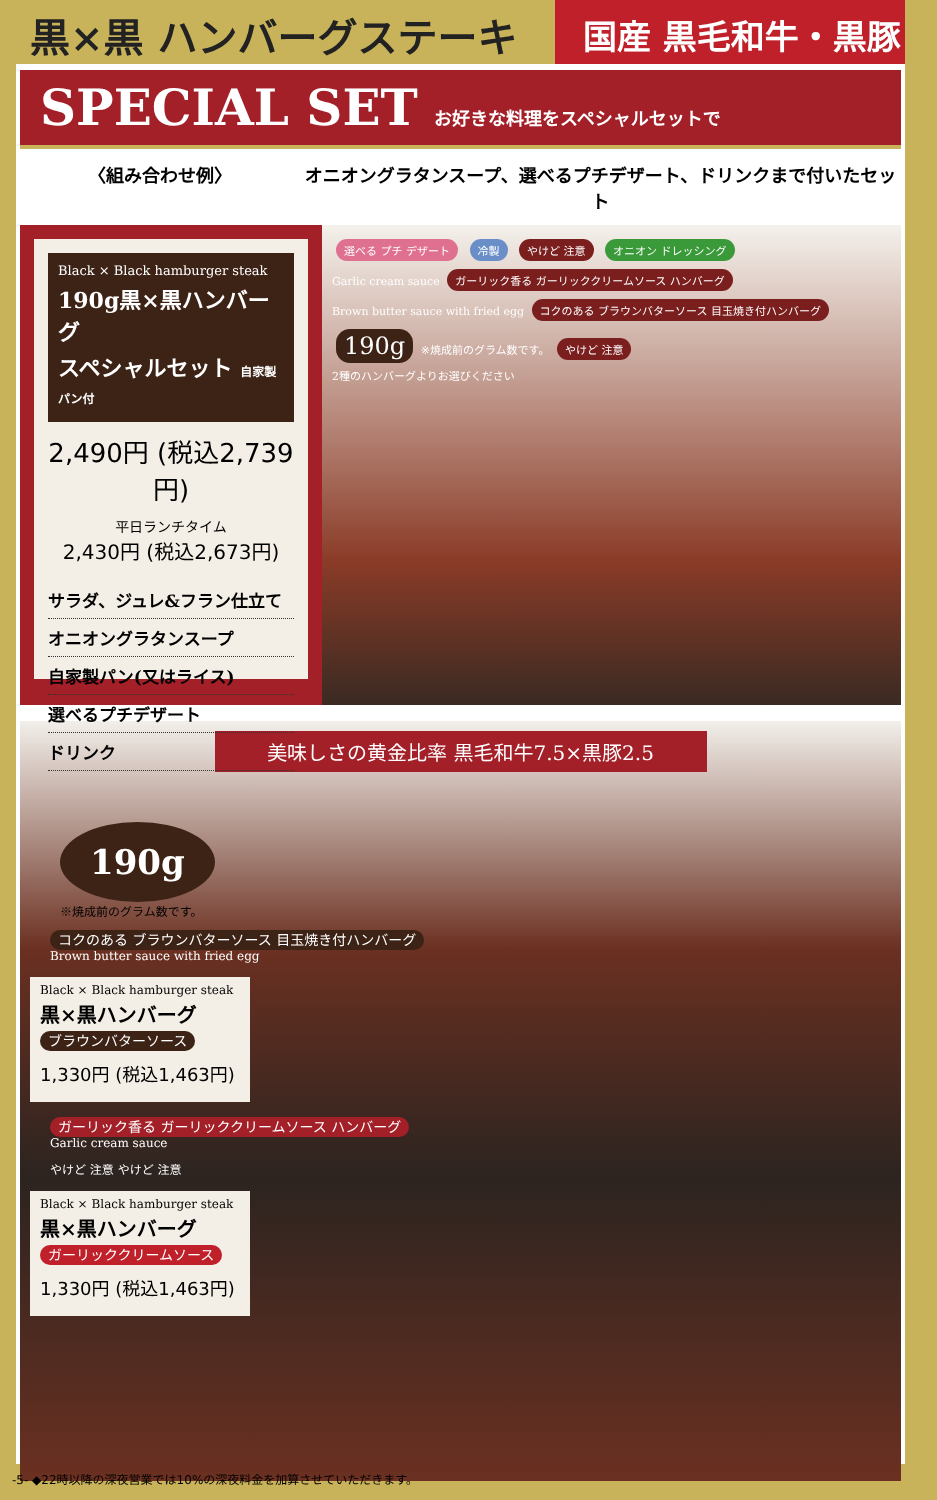黒×黒 ハンバーグステーキ
国産 黒毛和牛・黒豚
SPECIAL SET お好きな料理をスペシャルセットで
〈組み合わせ例〉 オニオングラタンスープ、選べるプチデザート、ドリンクまで付いたセット
Black × Black hamburger steak
190g黒×黒ハンバーグ
スペシャルセット 自家製パン付
2,490円 (税込2,739円)
平日ランチタイム
2,430円 (税込2,673円)
サラダ、ジュレ&フラン仕立て
オニオングラタンスープ
自家製パン(又はライス)
選べるプチデザート
ドリンク
選べる プチ デザート 冷製 やけど 注意 オニオン ドレッシング
Garlic cream sauce ガーリック香る ガーリッククリームソース ハンバーグ
Brown butter sauce with fried egg コクのある ブラウンバターソース 目玉焼き付ハンバーグ
190g ※焼成前のグラム数です。 やけど 注意
2種のハンバーグよりお選びください
美味しさの黄金比率 黒毛和牛7.5×黒豚2.5
190g
※焼成前のグラム数です。
コクのある ブラウンバターソース 目玉焼き付ハンバーグ
Brown butter sauce with fried egg
Black × Black hamburger steak
黒×黒ハンバーグ
ブラウンバターソース
1,330円 (税込1,463円)
ガーリック香る ガーリッククリームソース ハンバーグ
Garlic cream sauce
やけど 注意 やけど 注意
Black × Black hamburger steak
黒×黒ハンバーグ
ガーリッククリームソース
1,330円 (税込1,463円)
-5- ◆22時以降の深夜営業では10%の深夜料金を加算させていただきます。